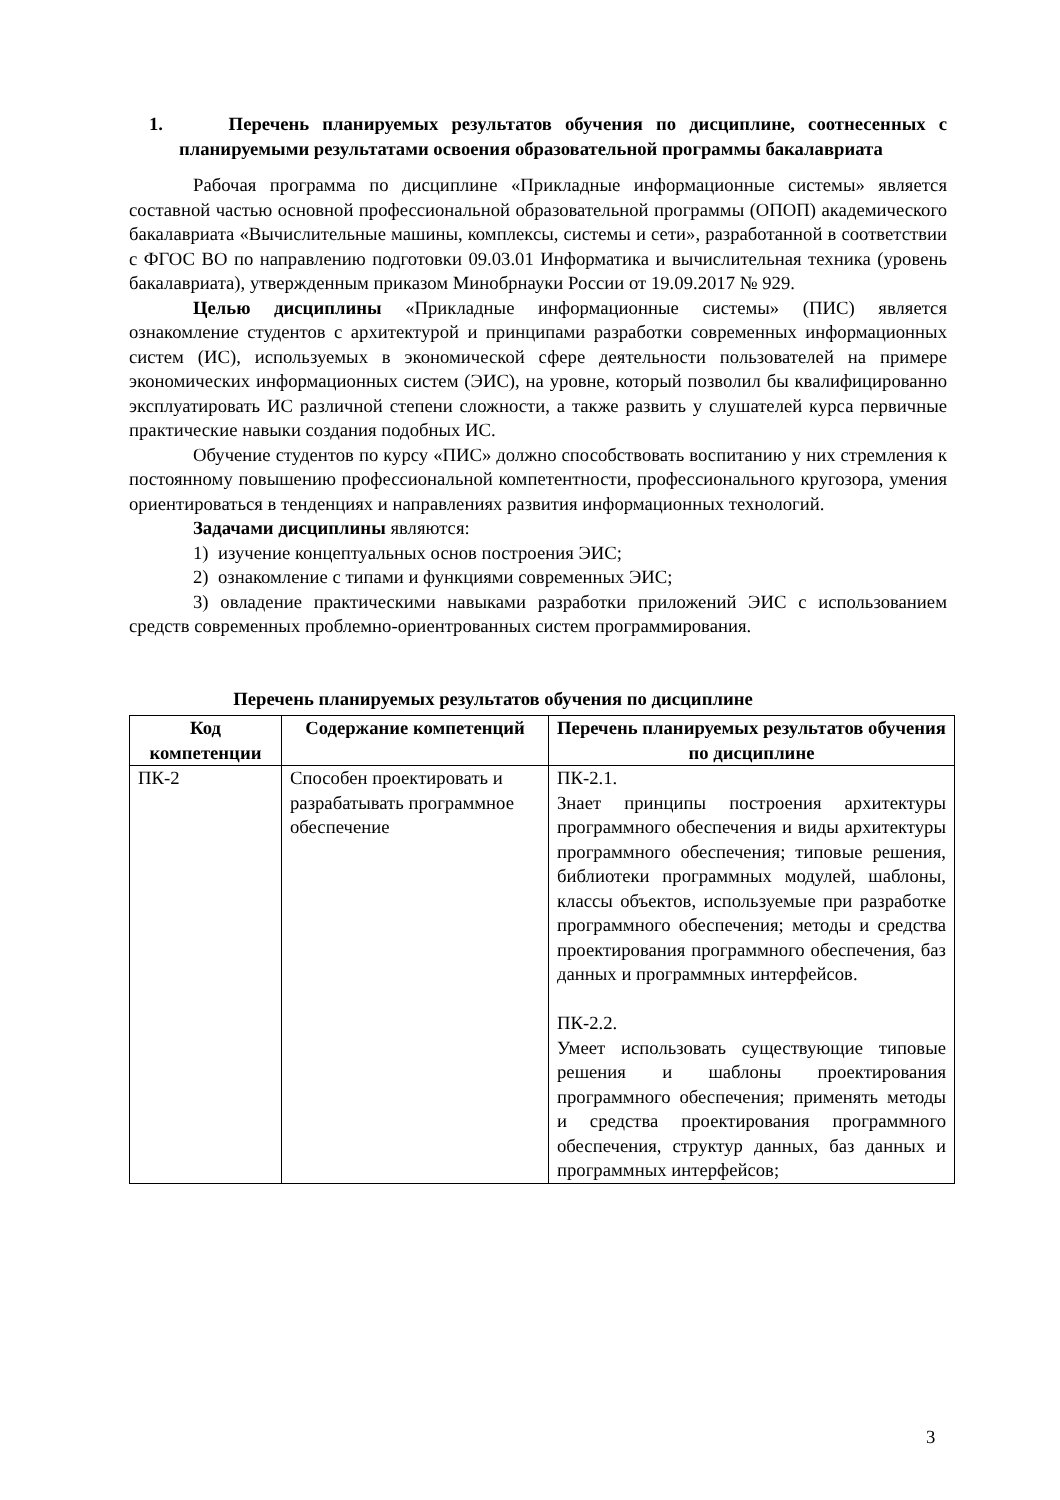1. Перечень планируемых результатов обучения по дисциплине, соотнесенных с планируемыми результатами освоения образовательной программы бакалавриата
Рабочая программа по дисциплине «Прикладные информационные системы» является составной частью основной профессиональной образовательной программы (ОПОП) академического бакалавриата «Вычислительные машины, комплексы, системы и сети», разработанной в соответствии с ФГОС ВО по направлению подготовки 09.03.01 Информатика и вычислительная техника (уровень бакалавриата), утвержденным приказом Минобрнауки России от 19.09.2017 № 929.
Целью дисциплины «Прикладные информационные системы» (ПИС) является ознакомление студентов с архитектурой и принципами разработки современных информационных систем (ИС), используемых в экономической сфере деятельности пользователей на примере экономических информационных систем (ЭИС), на уровне, который позволил бы квалифицированно эксплуатировать ИС различной степени сложности, а также развить у слушателей курса первичные практические навыки создания подобных ИС.
Обучение студентов по курсу «ПИС» должно способствовать воспитанию у них стремления к постоянному повышению профессиональной компетентности, профессионального кругозора, умения ориентироваться в тенденциях и направлениях развития информационных технологий.
Задачами дисциплины являются:
1) изучение концептуальных основ построения ЭИС;
2) ознакомление с типами и функциями современных ЭИС;
3) овладение практическими навыками разработки приложений ЭИС с использованием средств современных проблемно-ориентрованных систем программирования.
Перечень планируемых результатов обучения по дисциплине
| Код компетенции | Содержание компетенций | Перечень планируемых результатов обучения по дисциплине |
| --- | --- | --- |
| ПК-2 | Способен проектировать и разрабатывать программное обеспечение | ПК-2.1. Знает принципы построения архитектуры программного обеспечения и виды архитектуры программного обеспечения; типовые решения, библиотеки программных модулей, шаблоны, классы объектов, используемые при разработке программного обеспечения; методы и средства проектирования программного обеспечения, баз данных и программных интерфейсов. ПК-2.2. Умеет использовать существующие типовые решения и шаблоны проектирования программного обеспечения; применять методы и средства проектирования программного обеспечения, структур данных, баз данных и программных интерфейсов; |
3